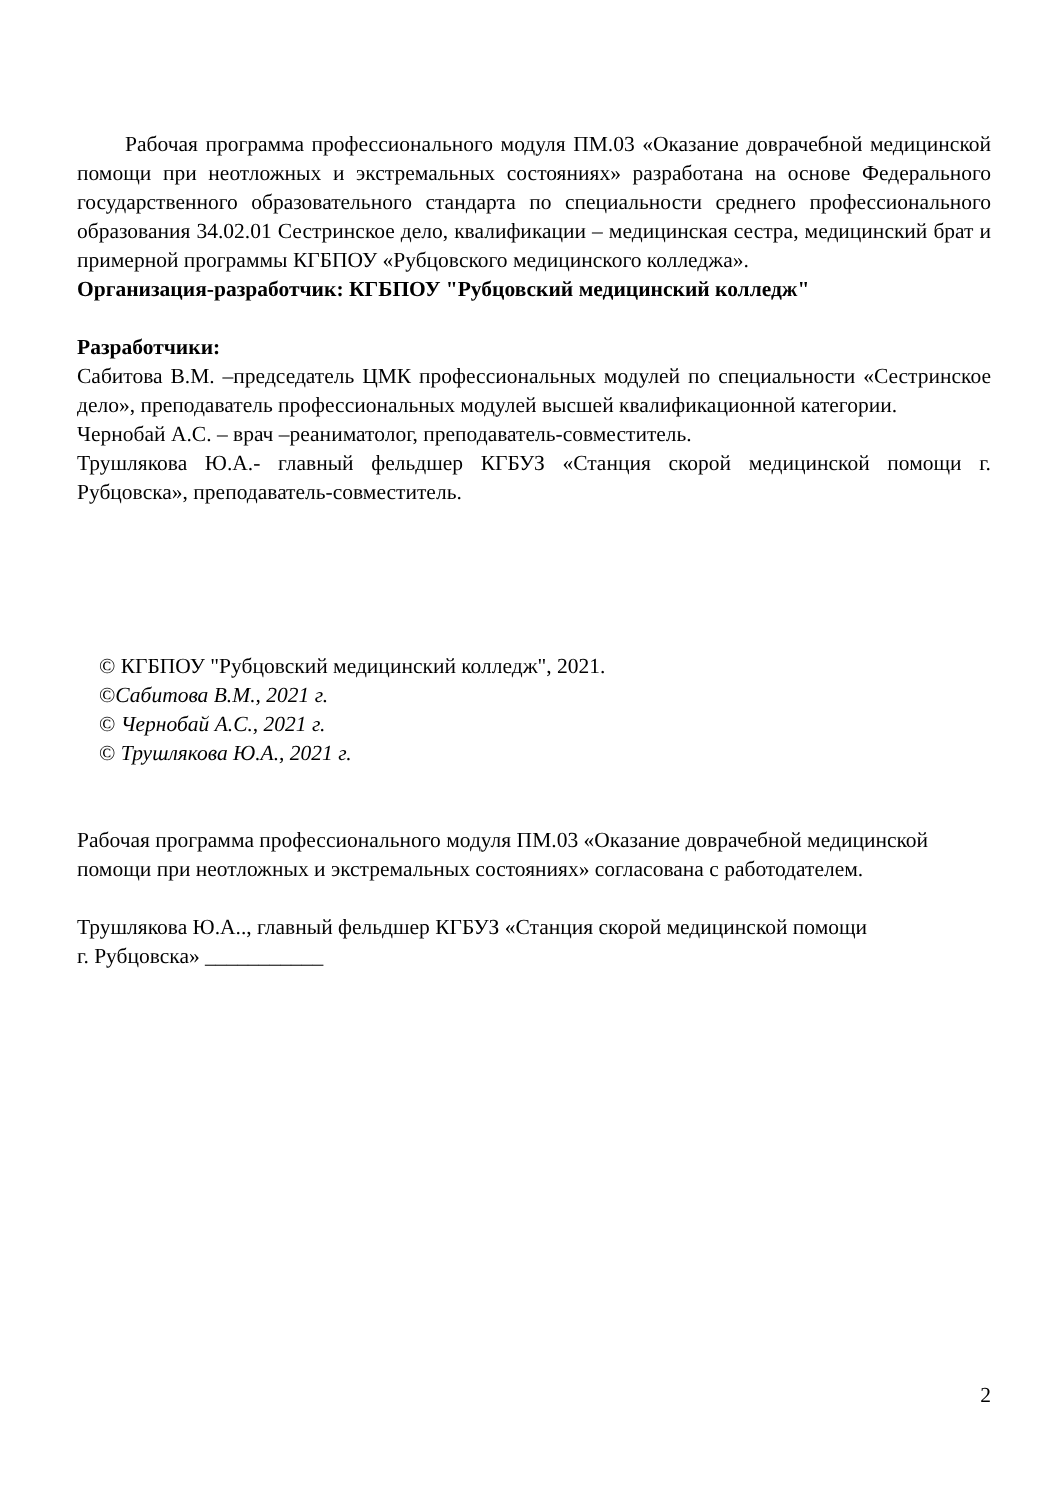Рабочая программа профессионального модуля ПМ.03 «Оказание доврачебной медицинской помощи при неотложных и экстремальных состояниях» разработана на основе Федерального государственного образовательного стандарта по специальности среднего профессионального образования 34.02.01 Сестринское дело, квалификации – медицинская сестра, медицинский брат и примерной программы КГБПОУ «Рубцовского медицинского колледжа».
Организация-разработчик: КГБПОУ "Рубцовский медицинский колледж"
Разработчики:
Сабитова В.М. –председатель ЦМК профессиональных модулей по специальности «Сестринское дело», преподаватель профессиональных модулей высшей квалификационной категории.
Чернобай А.С. – врач –реаниматолог, преподаватель-совместитель.
Трушлякова Ю.А.- главный фельдшер КГБУЗ «Станция скорой медицинской помощи г. Рубцовска», преподаватель-совместитель.
© КГБПОУ "Рубцовский медицинский колледж", 2021.
©Сабитова В.М., 2021 г.
© Чернобай А.С., 2021 г.
© Трушлякова Ю.А., 2021 г.
Рабочая программа профессионального модуля ПМ.03 «Оказание доврачебной медицинской помощи при неотложных и экстремальных состояниях» согласована с работодателем.
Трушлякова Ю.А.., главный фельдшер КГБУЗ «Станция скорой медицинской помощи
г. Рубцовска» ___________
2